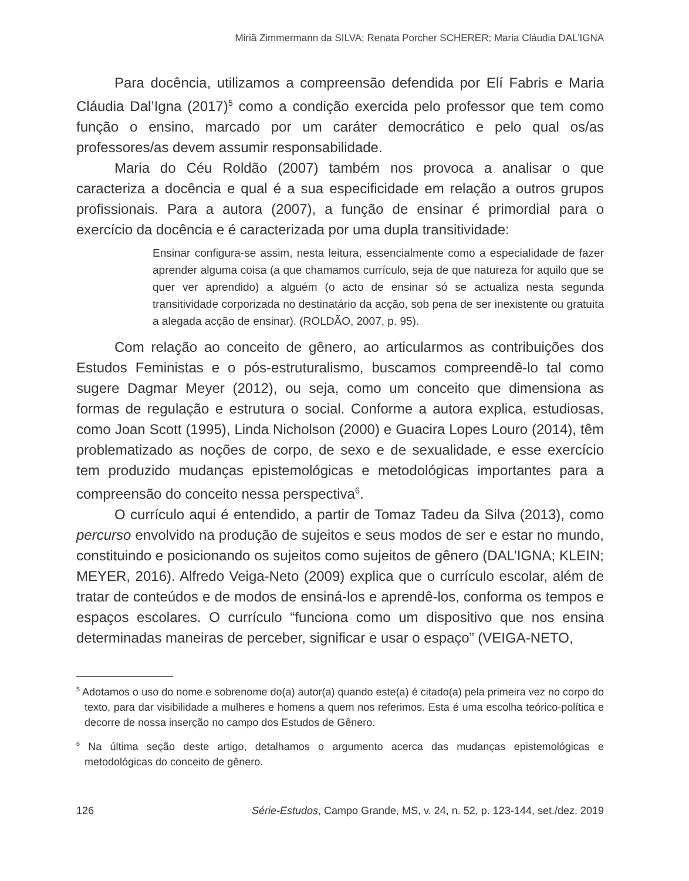Miriã Zimmermann da SILVA; Renata Porcher SCHERER; Maria Cláudia DAL’IGNA
Para docência, utilizamos a compreensão defendida por Elí Fabris e Maria Cláudia Dal’Igna (2017)<sup>5</sup> como a condição exercida pelo professor que tem como função o ensino, marcado por um caráter democrático e pelo qual os/as professores/as devem assumir responsabilidade.
Maria do Céu Roldão (2007) também nos provoca a analisar o que caracteriza a docência e qual é a sua especificidade em relação a outros grupos profissionais. Para a autora (2007), a função de ensinar é primordial para o exercício da docência e é caracterizada por uma dupla transitividade:
Ensinar configura-se assim, nesta leitura, essencialmente como a especialidade de fazer aprender alguma coisa (a que chamamos currículo, seja de que natureza for aquilo que se quer ver aprendido) a alguém (o acto de ensinar só se actualiza nesta segunda transitividade corporizada no destinatário da acção, sob pena de ser inexistente ou gratuita a alegada acção de ensinar). (ROLDÃO, 2007, p. 95).
Com relação ao conceito de gênero, ao articularmos as contribuições dos Estudos Feministas e o pós-estruturalismo, buscamos compreendê-lo tal como sugere Dagmar Meyer (2012), ou seja, como um conceito que dimensiona as formas de regulação e estrutura o social. Conforme a autora explica, estudiosas, como Joan Scott (1995), Linda Nicholson (2000) e Guacira Lopes Louro (2014), têm problematizado as noções de corpo, de sexo e de sexualidade, e esse exercício tem produzido mudanças epistemológicas e metodológicas importantes para a compreensão do conceito nessa perspectiva<sup>6</sup>.
O currículo aqui é entendido, a partir de Tomaz Tadeu da Silva (2013), como percurso envolvido na produção de sujeitos e seus modos de ser e estar no mundo, constituindo e posicionando os sujeitos como sujeitos de gênero (DAL’IGNA; KLEIN; MEYER, 2016). Alfredo Veiga-Neto (2009) explica que o currículo escolar, além de tratar de conteúdos e de modos de ensiná-los e aprendê-los, conforma os tempos e espaços escolares. O currículo “funciona como um dispositivo que nos ensina determinadas maneiras de perceber, significar e usar o espaço” (VEIGA-NETO,
<sup>5</sup> Adotamos o uso do nome e sobrenome do(a) autor(a) quando este(a) é citado(a) pela primeira vez no corpo do texto, para dar visibilidade a mulheres e homens a quem nos referimos. Esta é uma escolha teórico-política e decorre de nossa inserção no campo dos Estudos de Gênero.
<sup>6</sup> Na última seção deste artigo, detalhamos o argumento acerca das mudanças epistemológicas e metodológicas do conceito de gênero.
126 Série-Estudos, Campo Grande, MS, v. 24, n. 52, p. 123-144, set./dez. 2019